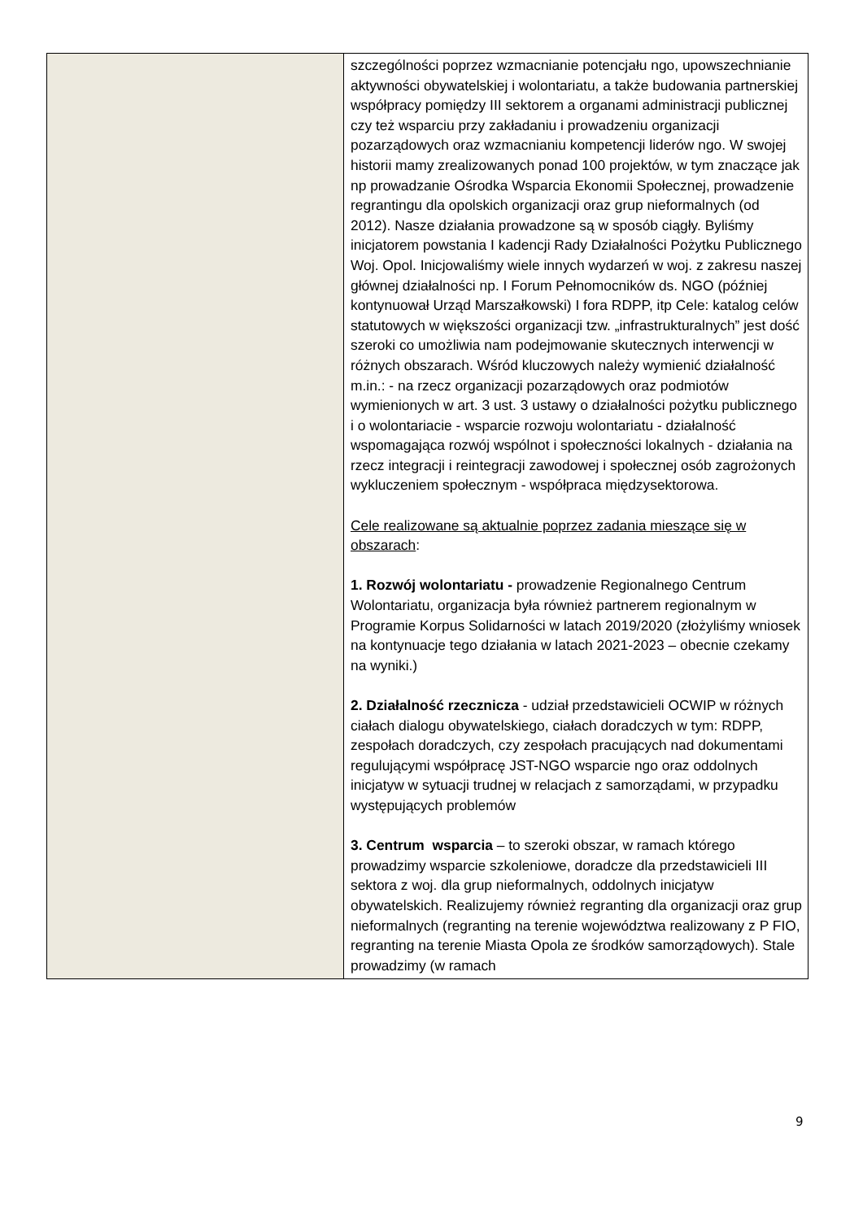| | szczególności poprzez wzmacnianie potencjału ngo, upowszechnianie aktywności obywatelskiej i wolontariatu, a także budowania partnerskiej współpracy pomiędzy III sektorem a organami administracji publicznej czy też wsparciu przy zakładaniu i prowadzeniu organizacji pozarządowych oraz wzmacnianiu kompetencji liderów ngo. W swojej historii mamy zrealizowanych ponad 100 projektów, w tym znaczące jak np prowadzanie Ośrodka Wsparcia Ekonomii Społecznej, prowadzenie regrantingu dla opolskich organizacji oraz grup nieformalnych (od 2012). Nasze działania prowadzone są w sposób ciągły. Byliśmy inicjatorem powstania I kadencji Rady Działalności Pożytku Publicznego Woj. Opol. Inicjowaliśmy wiele innych wydarzeń w woj. z zakresu naszej głównej działalności np. I Forum Pełnomocników ds. NGO (później kontynuował Urząd Marszałkowski) I fora RDPP, itp Cele: katalog celów statutowych w większości organizacji tzw. „infrastrukturalnych” jest dość szeroki co umożliwia nam podejmowanie skutecznych interwencji w różnych obszarach. Wśród kluczowych należy wymienić działalność m.in.: - na rzecz organizacji pozarządowych oraz podmiotów wymienionych w art. 3 ust. 3 ustawy o działalności pożytku publicznego i o wolontariacie - wsparcie rozwoju wolontariatu - działalność wspomagająca rozwój wspólnot i społeczności lokalnych - działania na rzecz integracji i reintegracji zawodowej i społecznej osób zagrożonych wykluczeniem społecznym - współpraca międzysektorowa. Cele realizowane są aktualnie poprzez zadania mieszące się w obszarach : 1. Rozwój wolontariatu - prowadzenie Regionalnego Centrum Wolontariatu, organizacja była również partnerem regionalnym w Programie Korpus Solidarności w latach 2019/2020 (złożyliśmy wniosek na kontynuacje tego działania w latach 2021-2023 – obecnie czekamy na wyniki.) 2. Działalność rzecznicza - udział przedstawicieli OCWIP w różnych ciałach dialogu obywatelskiego, ciałach doradczych w tym: RDPP, zespołach doradczych, czy zespołach pracujących nad dokumentami regulującymi współpracę JST-NGO wsparcie ngo oraz oddolnych inicjatyw w sytuacji trudnej w relacjach z samorządami, w przypadku występujących problemów 3. Centrum wsparcia – to szeroki obszar, w ramach którego prowadzimy wsparcie szkoleniowe, doradcze dla przedstawicieli III sektora z woj. dla grup nieformalnych, oddolnych inicjatyw obywatelskich. Realizujemy również regranting dla organizacji oraz grup nieformalnych (regranting na terenie województwa realizowany z P FIO, regranting na terenie Miasta Opola ze środków samorządowych). Stale prowadzimy (w ramach |
9